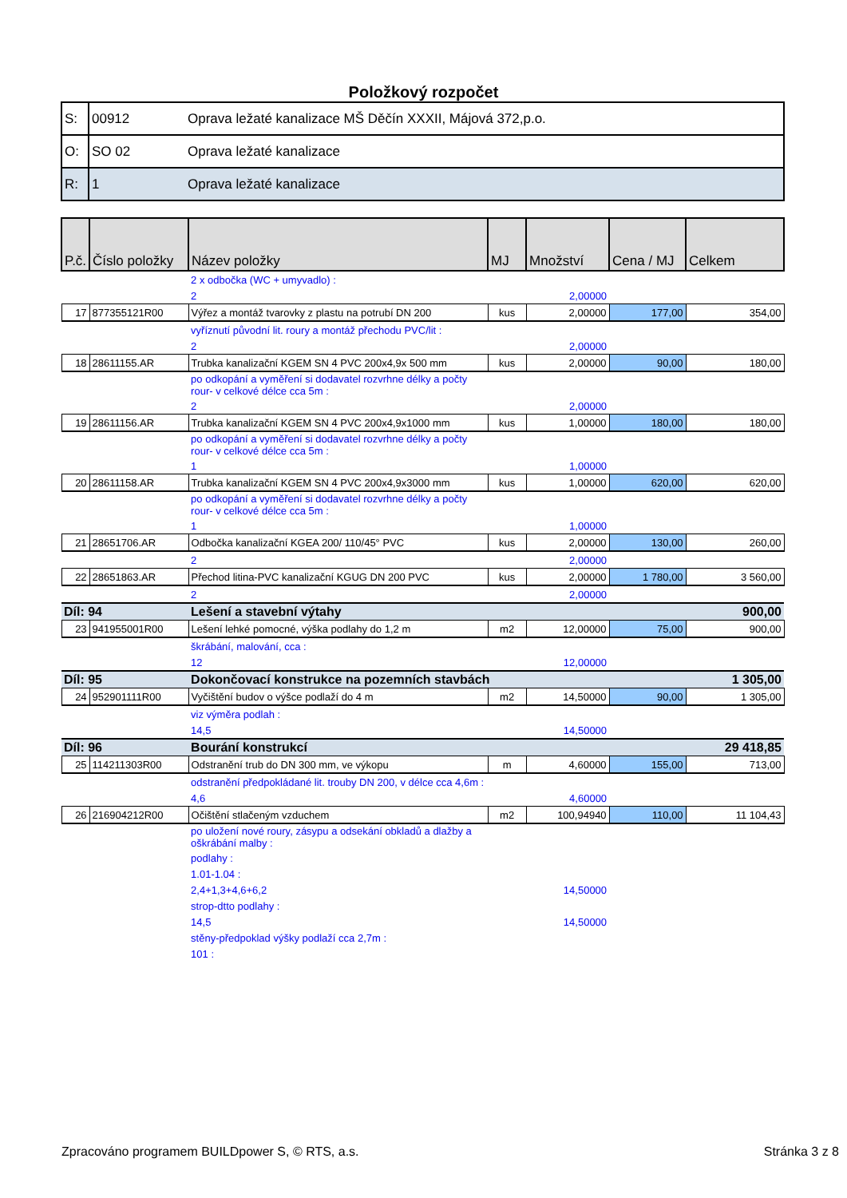Položkový rozpočet
| S: | 00912 | Oprava ležaté kanalizace MŠ Děčín XXXII, Májová 372,p.o. |
| O: | SO 02 | Oprava ležaté kanalizace |
| R: | 1 | Oprava ležaté kanalizace |
| P.č. | Číslo položky | Název položky | MJ | Množství | Cena / MJ | Celkem |
| --- | --- | --- | --- | --- | --- | --- |
| | | 2 x odbočka (WC + umyvadlo) : | | | | |
| | | 2 | | 2,00000 | | |
| 17 | 877355121R00 | Výřez a montáž tvarovky z plastu na potrubí DN 200 | kus | 2,00000 | 177,00 | 354,00 |
| | | vyříznutí původní lit. roury a montáž přechodu PVC/lit : | | | | |
| | | 2 | | 2,00000 | | |
| 18 | 28611155.AR | Trubka kanalizační KGEM SN 4 PVC 200x4,9x 500 mm | kus | 2,00000 | 90,00 | 180,00 |
| | | po odkopání a vyměření si dodavatel rozvrhne délky a počty rour- v celkové délce cca 5m : | | | | |
| | | 2 | | 2,00000 | | |
| 19 | 28611156.AR | Trubka kanalizační KGEM SN 4 PVC 200x4,9x1000 mm | kus | 1,00000 | 180,00 | 180,00 |
| | | po odkopání a vyměření si dodavatel rozvrhne délky a počty rour- v celkové délce cca 5m : | | | | |
| | | 1 | | 1,00000 | | |
| 20 | 28611158.AR | Trubka kanalizační KGEM SN 4 PVC 200x4,9x3000 mm | kus | 1,00000 | 620,00 | 620,00 |
| | | po odkopání a vyměření si dodavatel rozvrhne délky a počty rour- v celkové délce cca 5m : | | | | |
| | | 1 | | 1,00000 | | |
| 21 | 28651706.AR | Odbočka kanalizační KGEA 200/ 110/45° PVC | kus | 2,00000 | 130,00 | 260,00 |
| | | 2 | | 2,00000 | | |
| 22 | 28651863.AR | Přechod litina-PVC kanalizační KGUG DN 200 PVC | kus | 2,00000 | 1 780,00 | 3 560,00 |
| | | 2 | | 2,00000 | | |
| Díl: 94 | | Lešení a stavební výtahy | | | | 900,00 |
| 23 | 941955001R00 | Lešení lehké pomocné, výška podlahy do 1,2 m | m2 | 12,00000 | 75,00 | 900,00 |
| | | škrábání, malování, cca : | | | | |
| | | 12 | | 12,00000 | | |
| Díl: 95 | | Dokončovací konstrukce na pozemních stavbách | | | | 1 305,00 |
| 24 | 952901111R00 | Vyčištění budov o výšce podlaží do 4 m | m2 | 14,50000 | 90,00 | 1 305,00 |
| | | viz výměra podlah : | | | | |
| | | 14,5 | | 14,50000 | | |
| Díl: 96 | | Bourání konstrukcí | | | | 29 418,85 |
| 25 | 114211303R00 | Odstranění trub do DN 300 mm, ve výkopu | m | 4,60000 | 155,00 | 713,00 |
| | | odstranění předpokládané lit. trouby DN 200, v délce cca 4,6m : | | | | |
| | | 4,6 | | 4,60000 | | |
| 26 | 216904212R00 | Očištění stlačeným vzduchem | m2 | 100,94940 | 110,00 | 11 104,43 |
| | | po uložení nové roury, zásypu a odsekání obkladů a dlažby a oškrábání malby : | | | | |
| | | podlahy : | | | | |
| | | 1.01-1.04 : | | | | |
| | | 2,4+1,3+4,6+6,2 | | 14,50000 | | |
| | | strop-dtto podlahy : | | | | |
| | | 14,5 | | 14,50000 | | |
| | | stěny-předpoklad výšky podlaží cca 2,7m : | | | | |
| | | 101 : | | | | |
Zpracováno programem BUILDpower S, © RTS, a.s. Stránka 3 z 8